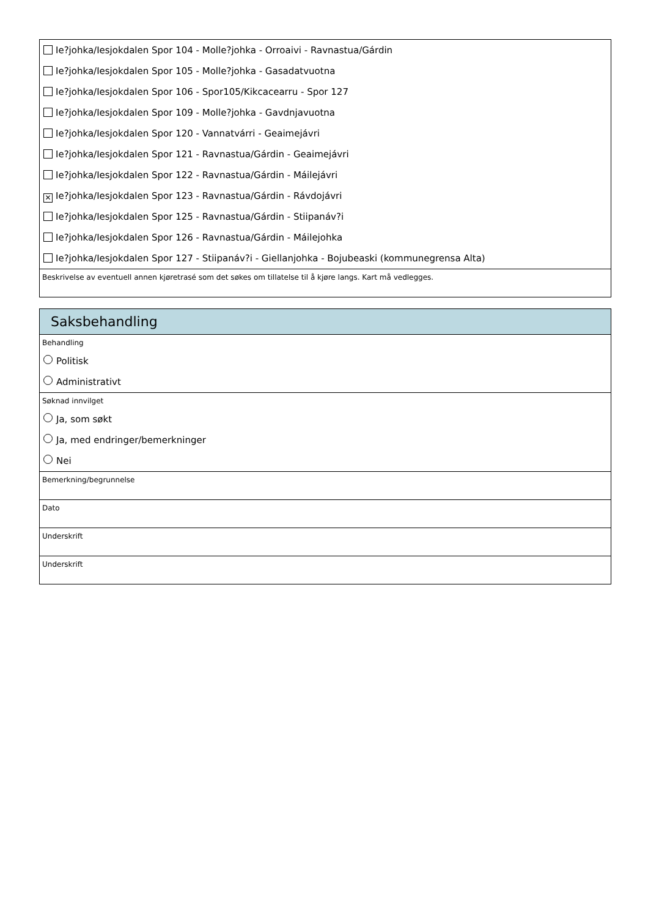Ie?johka/Iesjokdalen Spor 104 - Molle?johka - Orroaivi - Ravnastua/Gárdin
Ie?johka/Iesjokdalen Spor 105 - Molle?johka - Gasadatvuotna
Ie?johka/Iesjokdalen Spor 106 - Spor105/Kikcacearru - Spor 127
Ie?johka/Iesjokdalen Spor 109 - Molle?johka - Gavdnjavuotna
Ie?johka/Iesjokdalen Spor 120 - Vannatvárri - Geaimejávri
Ie?johka/Iesjokdalen Spor 121 - Ravnastua/Gárdin - Geaimejávri
Ie?johka/Iesjokdalen Spor 122 - Ravnastua/Gárdin - Máilejávri
✕ Ie?johka/Iesjokdalen Spor 123 - Ravnastua/Gárdin - Rávdojávri
Ie?johka/Iesjokdalen Spor 125 - Ravnastua/Gárdin - Stiipanáv?i
Ie?johka/Iesjokdalen Spor 126 - Ravnastua/Gárdin - Máilejohka
Ie?johka/Iesjokdalen Spor 127 - Stiipanáv?i - Giellanjohka - Bojubeaski (kommunegrensa Alta)
Beskrivelse av eventuell annen kjøretrasé som det søkes om tillatelse til å kjøre langs. Kart må vedlegges.
Saksbehandling
Behandling
Politisk
Administrativt
Søknad innvilget
Ja, som søkt
Ja, med endringer/bemerkninger
Nei
Bemerkning/begrunnelse
Dato
Underskrift
Underskrift